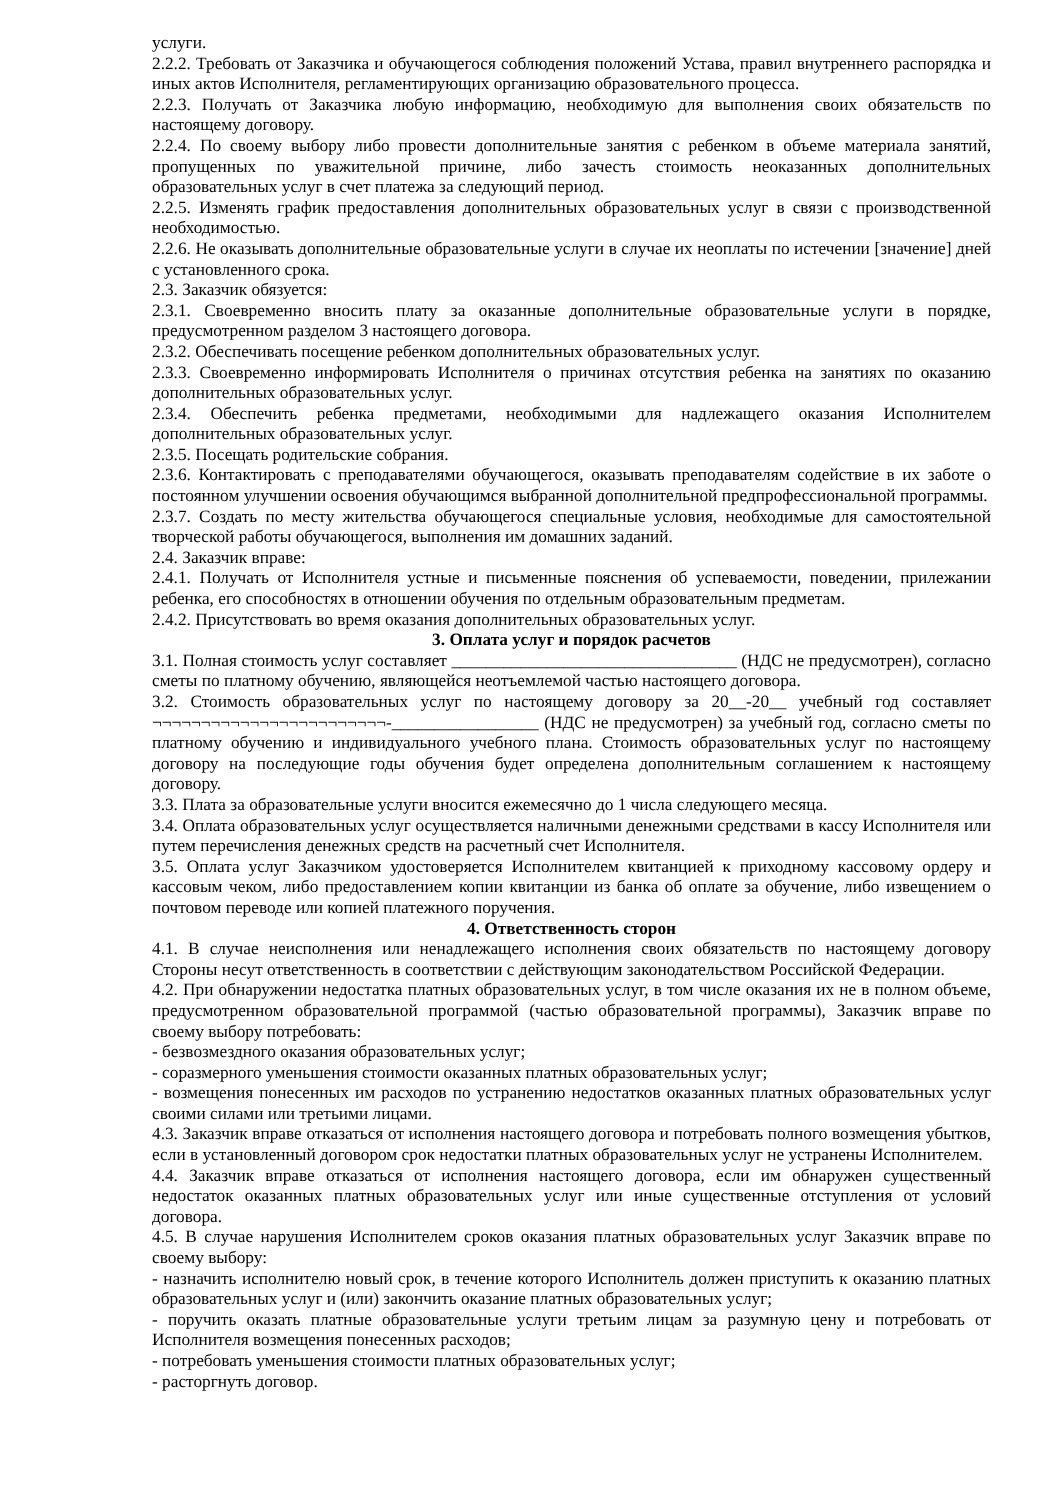услуги.
2.2.2. Требовать от Заказчика и обучающегося соблюдения положений Устава, правил внутреннего распорядка и иных актов Исполнителя, регламентирующих организацию образовательного процесса.
2.2.3. Получать от Заказчика любую информацию, необходимую для выполнения своих обязательств по настоящему договору.
2.2.4. По своему выбору либо провести дополнительные занятия с ребенком в объеме материала занятий, пропущенных по уважительной причине, либо зачесть стоимость неоказанных дополнительных образовательных услуг в счет платежа за следующий период.
2.2.5. Изменять график предоставления дополнительных образовательных услуг в связи с производственной необходимостью.
2.2.6. Не оказывать дополнительные образовательные услуги в случае их неоплаты по истечении [значение] дней с установленного срока.
2.3. Заказчик обязуется:
2.3.1. Своевременно вносить плату за оказанные дополнительные образовательные услуги в порядке, предусмотренном разделом 3 настоящего договора.
2.3.2. Обеспечивать посещение ребенком дополнительных образовательных услуг.
2.3.3. Своевременно информировать Исполнителя о причинах отсутствия ребенка на занятиях по оказанию дополнительных образовательных услуг.
2.3.4. Обеспечить ребенка предметами, необходимыми для надлежащего оказания Исполнителем дополнительных образовательных услуг.
2.3.5. Посещать родительские собрания.
2.3.6. Контактировать с преподавателями обучающегося, оказывать преподавателям содействие в их заботе о постоянном улучшении освоения обучающимся выбранной дополнительной предпрофессиональной программы.
2.3.7. Создать по месту жительства обучающегося специальные условия, необходимые для самостоятельной творческой работы обучающегося, выполнения им домашних заданий.
2.4. Заказчик вправе:
2.4.1. Получать от Исполнителя устные и письменные пояснения об успеваемости, поведении, прилежании ребенка, его способностях в отношении обучения по отдельным образовательным предметам.
2.4.2. Присутствовать во время оказания дополнительных образовательных услуг.
3. Оплата услуг и порядок расчетов
3.1. Полная стоимость услуг составляет _________________________________ (НДС не предусмотрен), согласно сметы по платному обучению, являющейся неотъемлемой частью настоящего договора.
3.2. Стоимость образовательных услуг по настоящему договору за 20__-20__ учебный год составляет ¬¬¬¬¬¬¬¬¬¬¬¬¬¬¬¬¬¬¬¬¬¬¬¬-_________________ (НДС не предусмотрен) за учебный год, согласно сметы по платному обучению и индивидуального учебного плана. Стоимость образовательных услуг по настоящему договору на последующие годы обучения будет определена дополнительным соглашением к настоящему договору.
3.3. Плата за образовательные услуги вносится ежемесячно до 1 числа следующего месяца.
3.4. Оплата образовательных услуг осуществляется наличными денежными средствами в кассу Исполнителя или путем перечисления денежных средств на расчетный счет Исполнителя.
3.5. Оплата услуг Заказчиком удостоверяется Исполнителем квитанцией к приходному кассовому ордеру и кассовым чеком, либо предоставлением копии квитанции из банка об оплате за обучение, либо извещением о почтовом переводе или копией платежного поручения.
4. Ответственность сторон
4.1. В случае неисполнения или ненадлежащего исполнения своих обязательств по настоящему договору Стороны несут ответственность в соответствии с действующим законодательством Российской Федерации.
4.2. При обнаружении недостатка платных образовательных услуг, в том числе оказания их не в полном объеме, предусмотренном образовательной программой (частью образовательной программы), Заказчик вправе по своему выбору потребовать:
- безвозмездного оказания образовательных услуг;
- соразмерного уменьшения стоимости оказанных платных образовательных услуг;
- возмещения понесенных им расходов по устранению недостатков оказанных платных образовательных услуг своими силами или третьими лицами.
4.3. Заказчик вправе отказаться от исполнения настоящего договора и потребовать полного возмещения убытков, если в установленный договором срок недостатки платных образовательных услуг не устранены Исполнителем.
4.4. Заказчик вправе отказаться от исполнения настоящего договора, если им обнаружен существенный недостаток оказанных платных образовательных услуг или иные существенные отступления от условий договора.
4.5. В случае нарушения Исполнителем сроков оказания платных образовательных услуг Заказчик вправе по своему выбору:
- назначить исполнителю новый срок, в течение которого Исполнитель должен приступить к оказанию платных образовательных услуг и (или) закончить оказание платных образовательных услуг;
- поручить оказать платные образовательные услуги третьим лицам за разумную цену и потребовать от Исполнителя возмещения понесенных расходов;
- потребовать уменьшения стоимости платных образовательных услуг;
- расторгнуть договор.